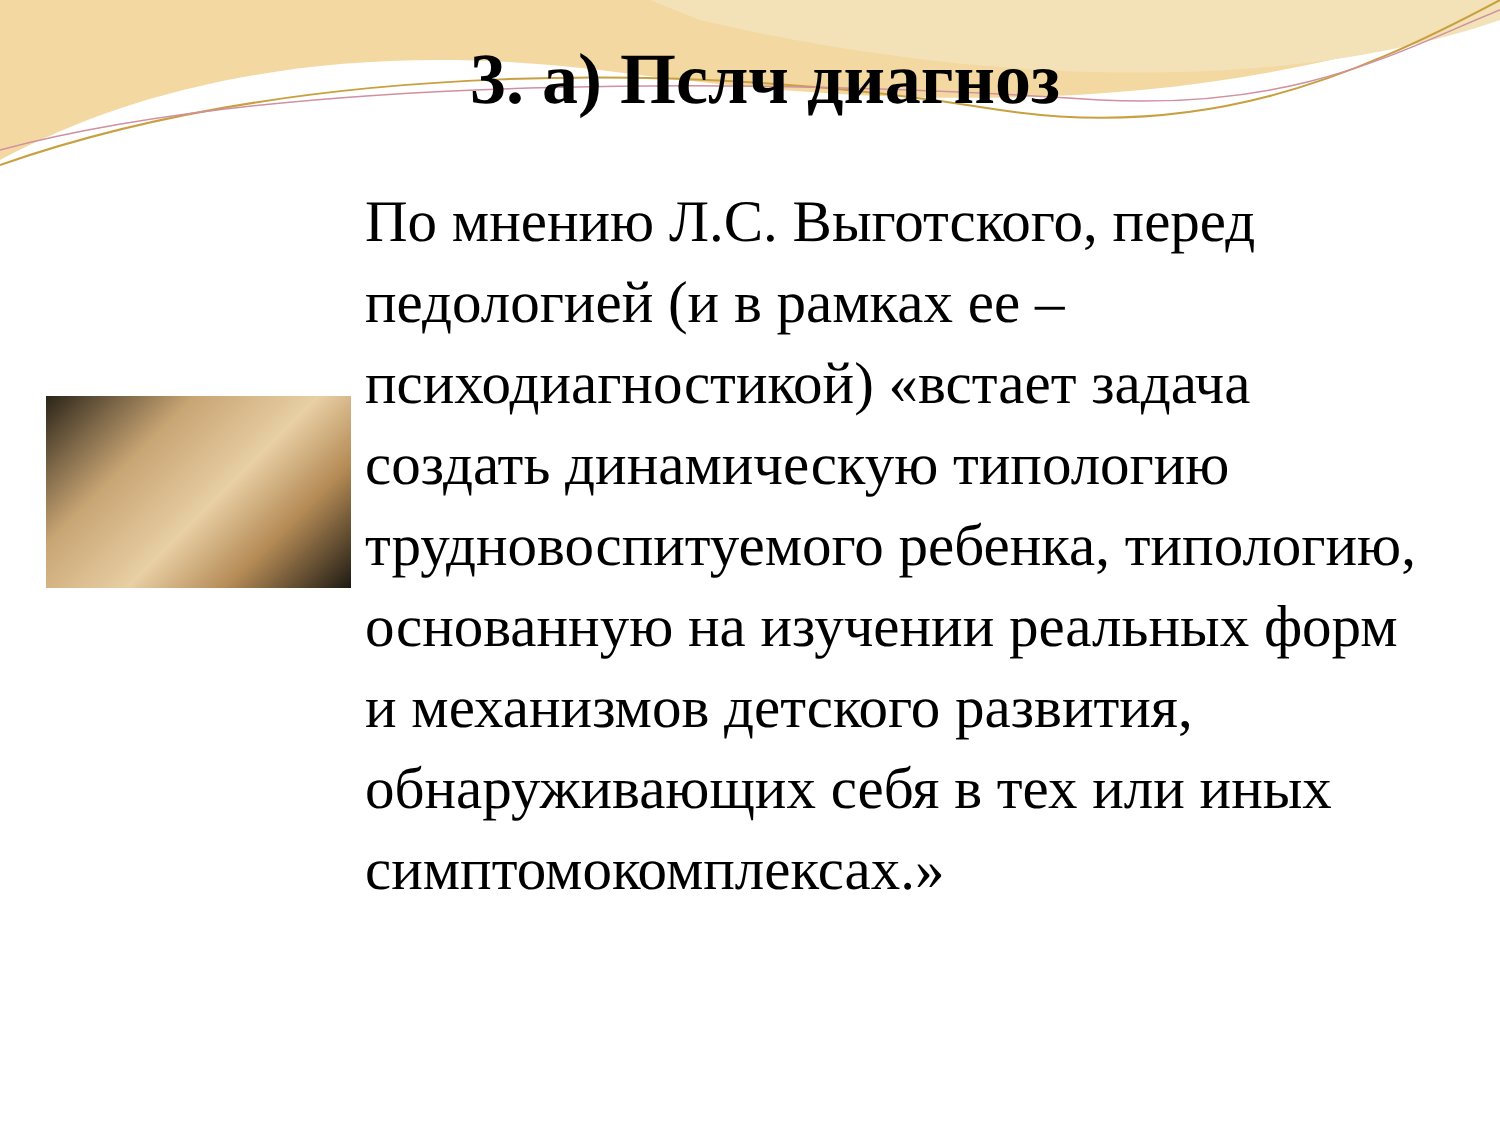3. а) Пслч диагноз
По мнению Л.С. Выготского, перед педологией (и в рамках ее – психодиагностикой) «встает задача создать динамическую типологию трудновоспитуемого ребенка, типологию, основанную на изучении реальных форм и механизмов детского развития, обнаруживающих себя в тех или иных симптомокомплексах.»